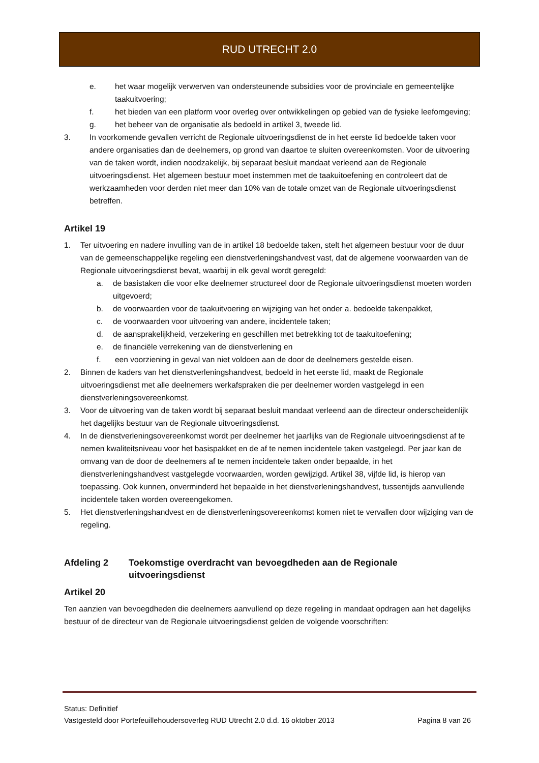RUD UTRECHT 2.0
e. het waar mogelijk verwerven van ondersteunende subsidies voor de provinciale en gemeentelijke taakuitvoering;
f. het bieden van een platform voor overleg over ontwikkelingen op gebied van de fysieke leefomgeving;
g. het beheer van de organisatie als bedoeld in artikel 3, tweede lid.
3. In voorkomende gevallen verricht de Regionale uitvoeringsdienst de in het eerste lid bedoelde taken voor andere organisaties dan de deelnemers, op grond van daartoe te sluiten overeenkomsten. Voor de uitvoering van de taken wordt, indien noodzakelijk, bij separaat besluit mandaat verleend aan de Regionale uitvoeringsdienst. Het algemeen bestuur moet instemmen met de taakuitoefening en controleert dat de werkzaamheden voor derden niet meer dan 10% van de totale omzet van de Regionale uitvoeringsdienst betreffen.
Artikel 19
1. Ter uitvoering en nadere invulling van de in artikel 18 bedoelde taken, stelt het algemeen bestuur voor de duur van de gemeenschappelijke regeling een dienstverleningshandvest vast, dat de algemene voorwaarden van de Regionale uitvoeringsdienst bevat, waarbij in elk geval wordt geregeld:
a. de basistaken die voor elke deelnemer structureel door de Regionale uitvoeringsdienst moeten worden uitgevoerd;
b. de voorwaarden voor de taakuitvoering en wijziging van het onder a. bedoelde takenpakket,
c. de voorwaarden voor uitvoering van andere, incidentele taken;
d. de aansprakelijkheid, verzekering en geschillen met betrekking tot de taakuitoefening;
e. de financiële verrekening van de dienstverlening en
f. een voorziening in geval van niet voldoen aan de door de deelnemers gestelde eisen.
2. Binnen de kaders van het dienstverleningshandvest, bedoeld in het eerste lid, maakt de Regionale uitvoeringsdienst met alle deelnemers werkafspraken die per deelnemer worden vastgelegd in een dienstverleningsovereenkomst.
3. Voor de uitvoering van de taken wordt bij separaat besluit mandaat verleend aan de directeur onderscheidenlijk het dagelijks bestuur van de Regionale uitvoeringsdienst.
4. In de dienstverleningsovereenkomst wordt per deelnemer het jaarlijks van de Regionale uitvoeringsdienst af te nemen kwaliteitsniveau voor het basispakket en de af te nemen incidentele taken vastgelegd. Per jaar kan de omvang van de door de deelnemers af te nemen incidentele taken onder bepaalde, in het dienstverleningshandvest vastgelegde voorwaarden, worden gewijzigd. Artikel 38, vijfde lid, is hierop van toepassing. Ook kunnen, onverminderd het bepaalde in het dienstverleningshandvest, tussentijds aanvullende incidentele taken worden overeengekomen.
5. Het dienstverleningshandvest en de dienstverleningsovereenkomst komen niet te vervallen door wijziging van de regeling.
Afdeling 2 Toekomstige overdracht van bevoegdheden aan de Regionale uitvoeringsdienst
Artikel 20
Ten aanzien van bevoegdheden die deelnemers aanvullend op deze regeling in mandaat opdragen aan het dagelijks bestuur of de directeur van de Regionale uitvoeringsdienst gelden de volgende voorschriften:
Status: Definitief
Vastgesteld door Portefeuillehoudersoverleg RUD Utrecht 2.0 d.d. 16 oktober 2013 Pagina 8 van 26